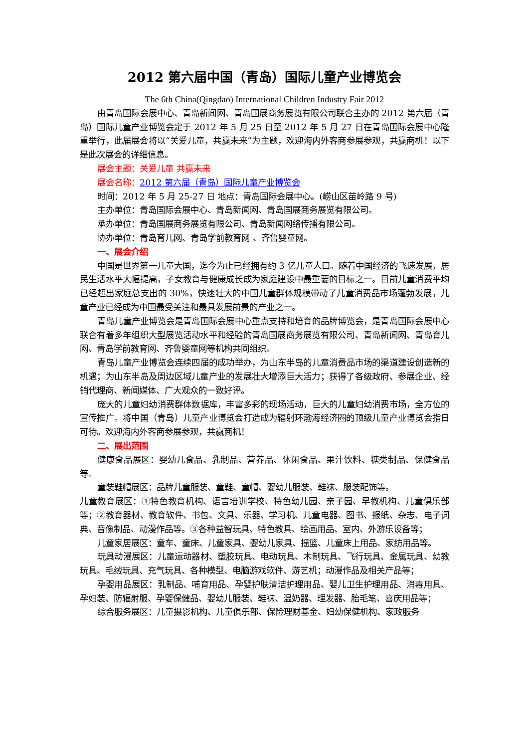2012 第六届中国（青岛）国际儿童产业博览会
The 6th China(Qingdao) International Children Industry Fair 2012
由青岛国际会展中心、青岛新闻网、青岛国展商务展览有限公司联合主办的 2012 第六届（青岛）国际儿童产业博览会定于 2012 年 5 月 25 日至 2012 年 5 月 27 日在青岛国际会展中心隆重举行，此届展会将以“关爱儿童，共赢未来”为主题，欢迎海内外客商参展参观，共赢商机！以下是此次展会的详细信息。
展会主题：关爱儿童 共赢未来
展会名称：2012 第六届（青岛）国际儿童产业博览会
时间：2012 年 5 月 25-27 日 地点：青岛国际会展中心。(崂山区苗岭路 9 号)
主办单位：青岛国际会展中心、青岛新闻网、青岛国展商务展览有限公司。
承办单位：青岛国展商务展览有限公司、青岛新闻网络传播有限公司。
协办单位：青岛育儿网、青岛学前教育网 、齐鲁婴童网。
一、展会介绍
中国是世界第一儿童大国，迄今为止已经拥有约 3 亿儿童人口。随着中国经济的飞速发展，居民生活水平大幅提高，子女教育与健康成长成为家庭建设中最重要的目标之一。目前儿童消费平均已经超出家庭总支出的 30%，快速壮大的中国儿童群体规模带动了儿童消费品市场蓬勃发展，儿童产业已经成为中国最受关注和最具发展前景的产业之一。
青岛儿童产业博览会是青岛国际会展中心重点支持和培育的品牌博览会，是青岛国际会展中心联合有着多年组织大型展览活动水平和经验的青岛国展商务展览有限公司、青岛新闻网、青岛育儿网、青岛学前教育网、齐鲁婴童网等机构共同组织。
青岛儿童产业博览会连续四届的成功举办，为山东半岛的儿童消费品市场的渠道建设创造新的机遇；为山东半岛及周边区域儿童产业的发展壮大增添巨大活力；获得了各级政府、参展企业、经销代理商、新闻媒体、广大观众的一致好评。
庞大的儿童妇幼消费群体数据库，丰富多彩的现场活动，巨大的儿童妇幼消费市场，全方位的宣传推广。将中国（青岛）儿童产业博览会打造成为辐射环渤海经济圈的顶级儿童产业博览会指日可待。欢迎海内外客商参展参观，共赢商机！
二、展出范围
健康食品展区：婴幼儿食品、乳制品、营养品、休闲食品、果汁饮料、糖类制品、保健食品等。
童装鞋帽展区：品牌儿童服装、童鞋、童帽、婴幼儿服装、鞋袜、服装配饰等。
儿童教育展区：①特色教育机构、语言培训学校、特色幼儿园、亲子园、早教机构、儿童俱乐部等；②教育器材、教育软件、书包、文具、乐器、学习机、儿童电器、图书、报纸、杂志、电子词典、音像制品、动漫作品等。③各种益智玩具、特色教具、绘画用品、室内、外游乐设备等；
儿童家居展区：童车、童床、儿童家具、婴幼儿家具、摇篮、儿童床上用品、家纺用品等。
玩具动漫展区：儿童运动器材、塑胶玩具、电动玩具、木制玩具、飞行玩具、金属玩具、幼教玩具、毛绒玩具、充气玩具、各种模型、电脑游戏软件、游艺机；动漫作品及相关产品等；
孕婴用品展区：乳制品、哺育用品、孕婴护肤清洁护理用品、婴儿卫生护理用品、消毒用具、孕妇装、防辐射服、孕婴保健品、婴幼儿服装、鞋袜、温奶器、理发器、胎毛笔、喜庆用品等；
综合服务展区：儿童摄影机构、儿童俱乐部、保险理财基金、妇幼保健机构、家政服务